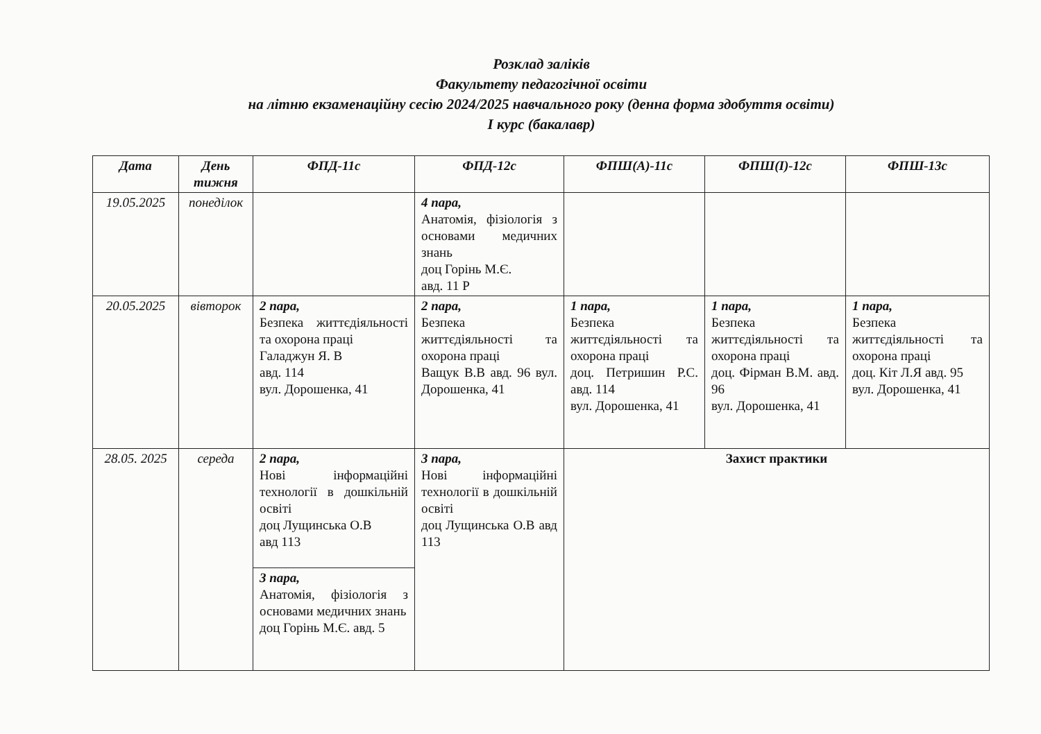Розклад заліків
Факультету педагогічної освіти
на літню екзаменаційну сесію 2024/2025 навчального року (денна форма здобуття освіти)
І курс (бакалавр)
| Дата | День тижня | ФПД-11с | ФПД-12с | ФПШ(А)-11с | ФПШ(І)-12с | ФПШ-13с |
| --- | --- | --- | --- | --- | --- | --- |
| 19.05.2025 | понеділок | | 4 пара, Анатомія, фізіологія з основами медичних знань доц Горінь М.Є. авд. 11 Р | | | |
| 20.05.2025 | вівторок | 2 пара, Безпека життєдіяльності та охорона праці Галаджун Я. В авд. 114 вул. Дорошенка, 41 | 2 пара, Безпека життєдіяльності та охорона праці Ващук В.В авд. 96 вул. Дорошенка, 41 | 1 пара, Безпека життєдіяльності та охорона праці доц. Петришин Р.С. авд. 114 вул. Дорошенка, 41 | 1 пара, Безпека життєдіяльності та охорона праці доц. Фірман В.М. авд. 96 вул. Дорошенка, 41 | 1 пара, Безпека життєдіяльності та охорона праці доц. Кіт Л.Я авд. 95 вул. Дорошенка, 41 |
| 28.05. 2025 | середа | 2 пара, Нові інформаційні технології в дошкільній освіті доц Лущинська О.В авд 113 | 3 пара, Нові інформаційні технології в дошкільній освіті доц Лущинська О.В авд 113 | Захист практики | | |
| | | 3 пара, Анатомія, фізіологія з основами медичних знань доц Горінь М.Є. авд. 5 | | | | |